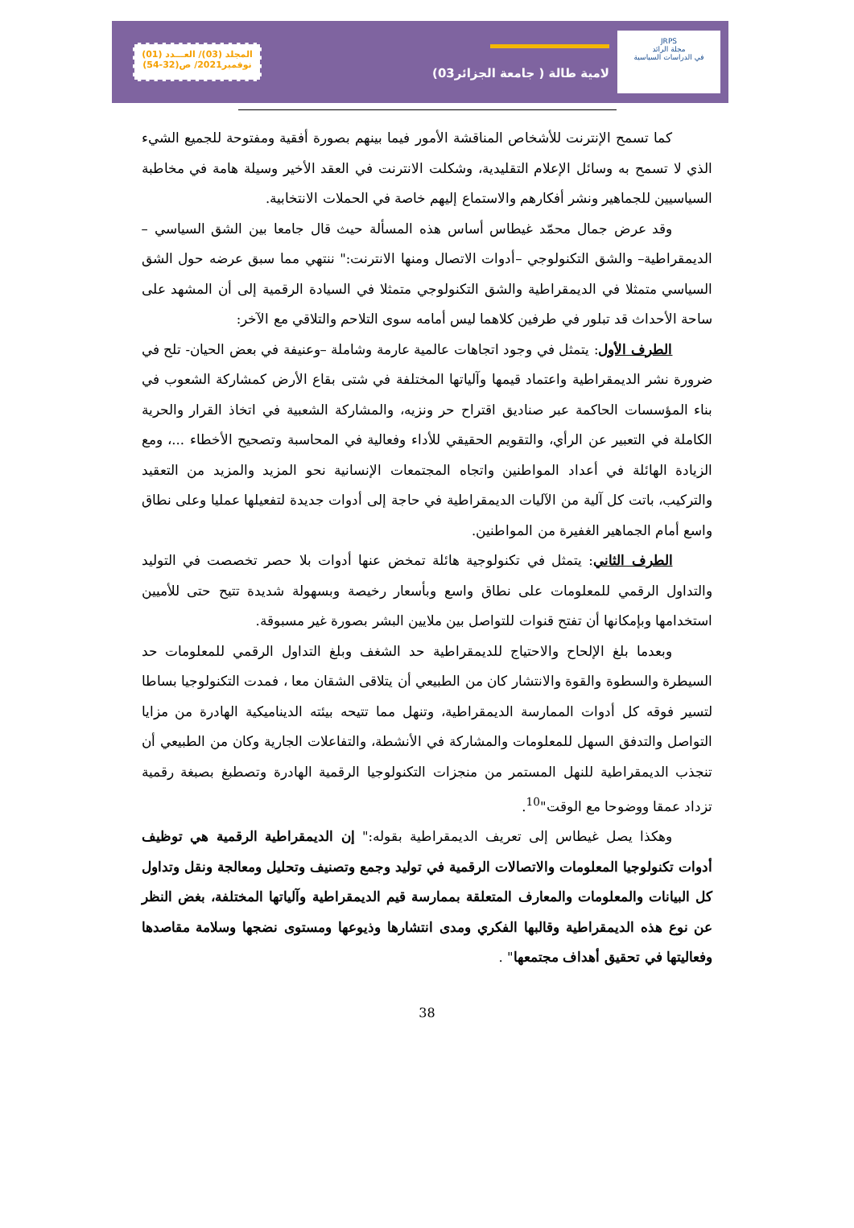JRPS
مجلة الرائد
في الدراسات السياسية
لامية طالة ( جامعة الجزائر03)
المجلد (03)/ العـــدد (01)
نوفمبر2021/ ص(32-54)
كما تسمح الإنترنت للأشخاص المناقشة الأمور فيما بينهم بصورة أفقية ومفتوحة للجميع الشيء الذي لا تسمح به وسائل الإعلام التقليدية، وشكلت الانترنت في العقد الأخير وسيلة هامة في مخاطبة السياسيين للجماهير ونشر أفكارهم والاستماع إليهم خاصة في الحملات الانتخابية.
وقد عرض جمال محمّد غيطاس أساس هذه المسألة حيث قال جامعا بين الشق السياسي –الديمقراطية– والشق التكنولوجي –أدوات الاتصال ومنها الانترنت:" ننتهي مما سبق عرضه حول الشق السياسي متمثلا في الديمقراطية والشق التكنولوجي متمثلا في السيادة الرقمية إلى أن المشهد على ساحة الأحداث قد تبلور في طرفين كلاهما ليس أمامه سوى التلاحم والتلاقي مع الآخر:
الطرف الأول: يتمثل في وجود اتجاهات عالمية عارمة وشاملة –وعنيفة في بعض الحيان- تلح في ضرورة نشر الديمقراطية واعتماد قيمها وآلياتها المختلفة في شتى بقاع الأرض كمشاركة الشعوب في بناء المؤسسات الحاكمة عبر صناديق اقتراح حر ونزيه، والمشاركة الشعبية في اتخاذ القرار والحرية الكاملة في التعبير عن الرأي، والتقويم الحقيقي للأداء وفعالية في المحاسبة وتصحيح الأخطاء ...، ومع الزيادة الهائلة في أعداد المواطنين واتجاه المجتمعات الإنسانية نحو المزيد والمزيد من التعقيد والتركيب، باتت كل آلية من الآليات الديمقراطية في حاجة إلى أدوات جديدة لتفعيلها عمليا وعلى نطاق واسع أمام الجماهير الغفيرة من المواطنين.
الطرف الثاني: يتمثل في تكنولوجية هائلة تمخض عنها أدوات بلا حصر تخصصت في التوليد والتداول الرقمي للمعلومات على نطاق واسع وبأسعار رخيصة وبسهولة شديدة تتيح حتى للأميين استخدامها وبإمكانها أن تفتح قنوات للتواصل بين ملايين البشر بصورة غير مسبوقة.
وبعدما بلغ الإلحاح والاحتياج للديمقراطية حد الشغف وبلغ التداول الرقمي للمعلومات حد السيطرة والسطوة والقوة والانتشار كان من الطبيعي أن يتلاقى الشقان معا ، فمدت التكنولوجيا بساطا لتسير فوقه كل أدوات الممارسة الديمقراطية، وتنهل مما تتيحه بيئته الديناميكية الهادرة من مزايا التواصل والتدفق السهل للمعلومات والمشاركة في الأنشطة، والتفاعلات الجارية وكان من الطبيعي أن تنجذب الديمقراطية للنهل المستمر من منجزات التكنولوجيا الرقمية الهادرة وتصطبغ بصبغة رقمية تزداد عمقا ووضوحا مع الوقت"<sup>10</sup>.
وهكذا يصل غيطاس إلى تعريف الديمقراطية بقوله:" إن الديمقراطية الرقمية هي توظيف أدوات تكنولوجيا المعلومات والاتصالات الرقمية في توليد وجمع وتصنيف وتحليل ومعالجة ونقل وتداول كل البيانات والمعلومات والمعارف المتعلقة بممارسة قيم الديمقراطية وآلياتها المختلفة، بغض النظر عن نوع هذه الديمقراطية وقالبها الفكري ومدى انتشارها وذيوعها ومستوى نضجها وسلامة مقاصدها وفعاليتها في تحقيق أهداف مجتمعها" .
38